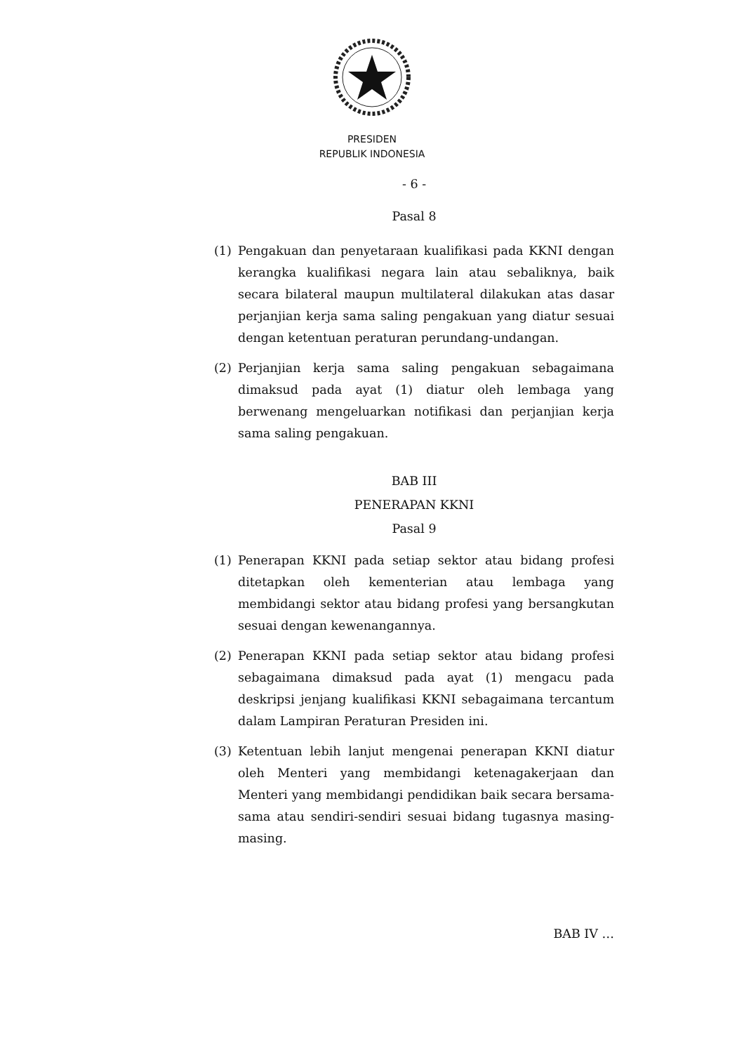PRESIDEN
REPUBLIK INDONESIA
- 6 -
Pasal 8
(1) Pengakuan dan penyetaraan kualifikasi pada KKNI dengan kerangka kualifikasi negara lain atau sebaliknya, baik secara bilateral maupun multilateral dilakukan atas dasar perjanjian kerja sama saling pengakuan yang diatur sesuai dengan ketentuan peraturan perundang-undangan.
(2) Perjanjian kerja sama saling pengakuan sebagaimana dimaksud pada ayat (1) diatur oleh lembaga yang berwenang mengeluarkan notifikasi dan perjanjian kerja sama saling pengakuan.
BAB III
PENERAPAN KKNI
Pasal 9
(1) Penerapan KKNI pada setiap sektor atau bidang profesi ditetapkan oleh kementerian atau lembaga yang membidangi sektor atau bidang profesi yang bersangkutan sesuai dengan kewenangannya.
(2) Penerapan KKNI pada setiap sektor atau bidang profesi sebagaimana dimaksud pada ayat (1) mengacu pada deskripsi jenjang kualifikasi KKNI sebagaimana tercantum dalam Lampiran Peraturan Presiden ini.
(3) Ketentuan lebih lanjut mengenai penerapan KKNI diatur oleh Menteri yang membidangi ketenagakerjaan dan Menteri yang membidangi pendidikan baik secara bersama-sama atau sendiri-sendiri sesuai bidang tugasnya masing-masing.
BAB IV …